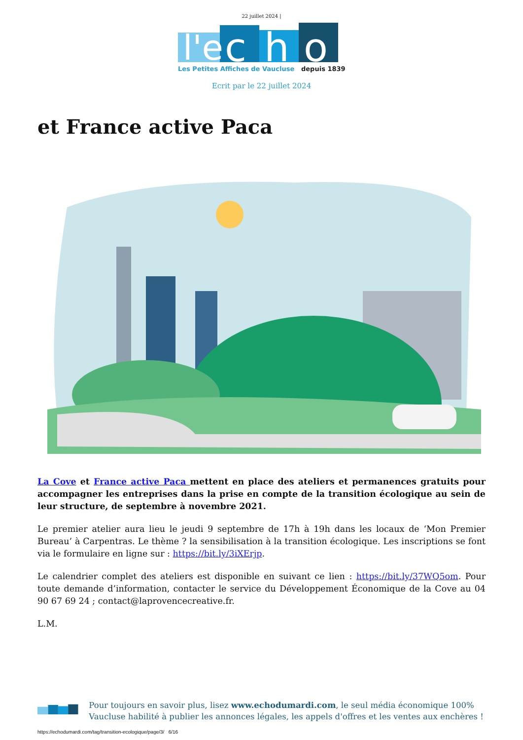22 juillet 2024 |
l'e
c
h
o
Les Petites Affiches de Vaucluse
depuis 1839
Ecrit par le 22 juillet 2024
et France active Paca
La Cove et France active Paca mettent en place des ateliers et permanences gratuits pour accompagner les entreprises dans la prise en compte de la transition écologique au sein de leur structure, de septembre à novembre 2021.
Le premier atelier aura lieu le jeudi 9 septembre de 17h à 19h dans les locaux de ‘Mon Premier Bureau’ à Carpentras. Le thème ? la sensibilisation à la transition écologique. Les inscriptions se font via le formulaire en ligne sur : https://bit.ly/3iXErjp.
Le calendrier complet des ateliers est disponible en suivant ce lien : https://bit.ly/37WQ5om. Pour toute demande d’information, contacter le service du Développement Économique de la Cove au 04 90 67 69 24 ; contact@laprovencecreative.fr.
L.M.
Pour toujours en savoir plus, lisez www.echodumardi.com, le seul média économique 100% Vaucluse habilité à publier les annonces légales, les appels d'offres et les ventes aux enchères !
https://echodumardi.com/tag/transition-ecologique/page/3/ 6/16